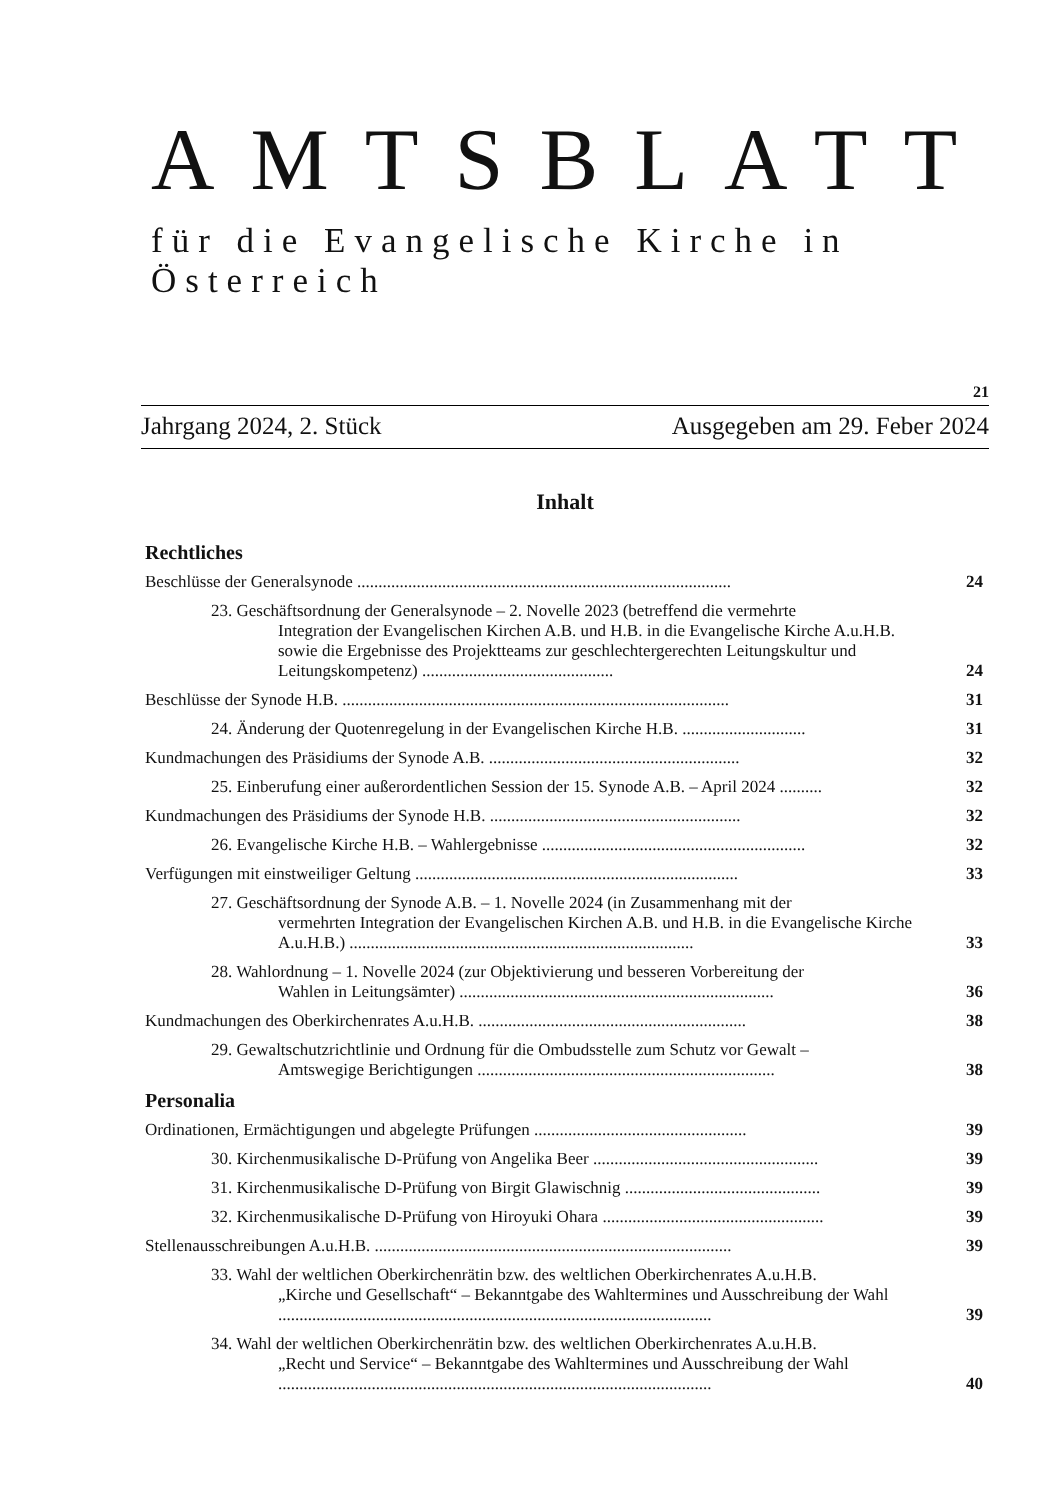AMTSBLATT
für die Evangelische Kirche in Österreich
21
Jahrgang 2024, 2. Stück Ausgegeben am 29. Feber 2024
Inhalt
Rechtliches
Beschlüsse der Generalsynode ........................................................................................
24
23. Geschäftsordnung der Generalsynode – 2. Novelle 2023 (betreffend die vermehrte
Integration der Evangelischen Kirchen A.B. und H.B. in die Evangelische Kirche A.u.H.B. sowie die Ergebnisse des Projektteams zur geschlechtergerechten Leitungskultur und Leitungskompetenz) .............................................
24
Beschlüsse der Synode H.B. ...........................................................................................
31
24. Änderung der Quotenregelung in der Evangelischen Kirche H.B. .............................
31
Kundmachungen des Präsidiums der Synode A.B. ...........................................................
32
25. Einberufung einer außerordentlichen Session der 15. Synode A.B. – April 2024 ..........
32
Kundmachungen des Präsidiums der Synode H.B. ...........................................................
32
26. Evangelische Kirche H.B. – Wahlergebnisse ..............................................................
32
Verfügungen mit einstweiliger Geltung ............................................................................
33
27. Geschäftsordnung der Synode A.B. – 1. Novelle 2024 (in Zusammenhang mit der
vermehrten Integration der Evangelischen Kirchen A.B. und H.B. in die Evangelische Kirche A.u.H.B.) .................................................................................
33
28. Wahlordnung – 1. Novelle 2024 (zur Objektivierung und besseren Vorbereitung der
Wahlen in Leitungsämter) ..........................................................................
36
Kundmachungen des Oberkirchenrates A.u.H.B. ...............................................................
38
29. Gewaltschutzrichtlinie und Ordnung für die Ombudsstelle zum Schutz vor Gewalt –
Amtswegige Berichtigungen ......................................................................
38
Personalia
Ordinationen, Ermächtigungen und abgelegte Prüfungen ..................................................
39
30. Kirchenmusikalische D-Prüfung von Angelika Beer .....................................................
39
31. Kirchenmusikalische D-Prüfung von Birgit Glawischnig ..............................................
39
32. Kirchenmusikalische D-Prüfung von Hiroyuki Ohara ....................................................
39
Stellenausschreibungen A.u.H.B. ....................................................................................
39
33. Wahl der weltlichen Oberkirchenrätin bzw. des weltlichen Oberkirchenrates A.u.H.B.
„Kirche und Gesellschaft“ – Bekanntgabe des Wahltermines und Ausschreibung der Wahl ......................................................................................................
39
34. Wahl der weltlichen Oberkirchenrätin bzw. des weltlichen Oberkirchenrates A.u.H.B.
„Recht und Service“ – Bekanntgabe des Wahltermines und Ausschreibung der Wahl ......................................................................................................
40